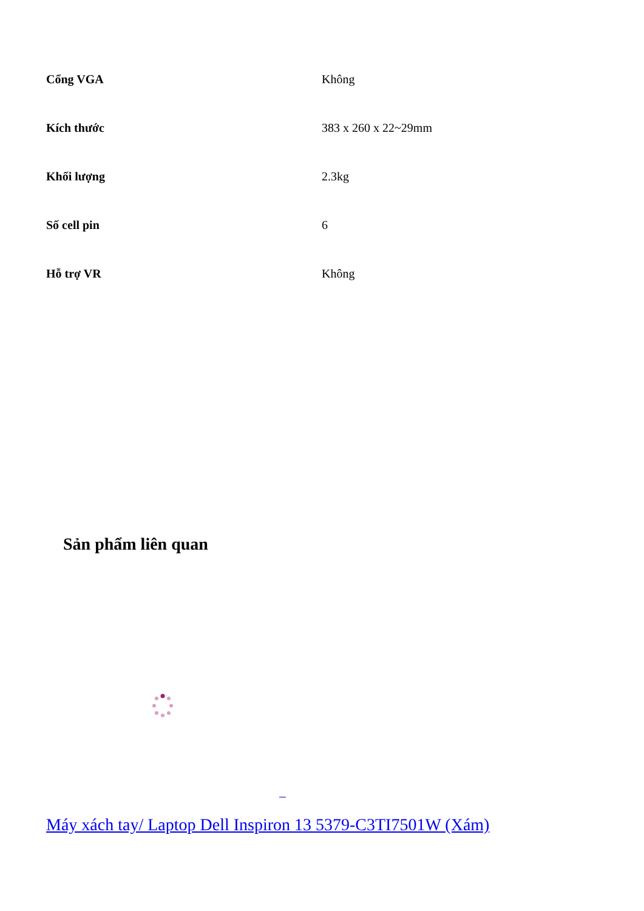| Cổng VGA | Không |
| Kích thước | 383 x 260 x 22~29mm |
| Khối lượng | 2.3kg |
| Số cell pin | 6 |
| Hỗ trợ VR | Không |
Sản phẩm liên quan
Máy xách tay/ Laptop Dell Inspiron 13 5379-C3TI7501W (Xám)